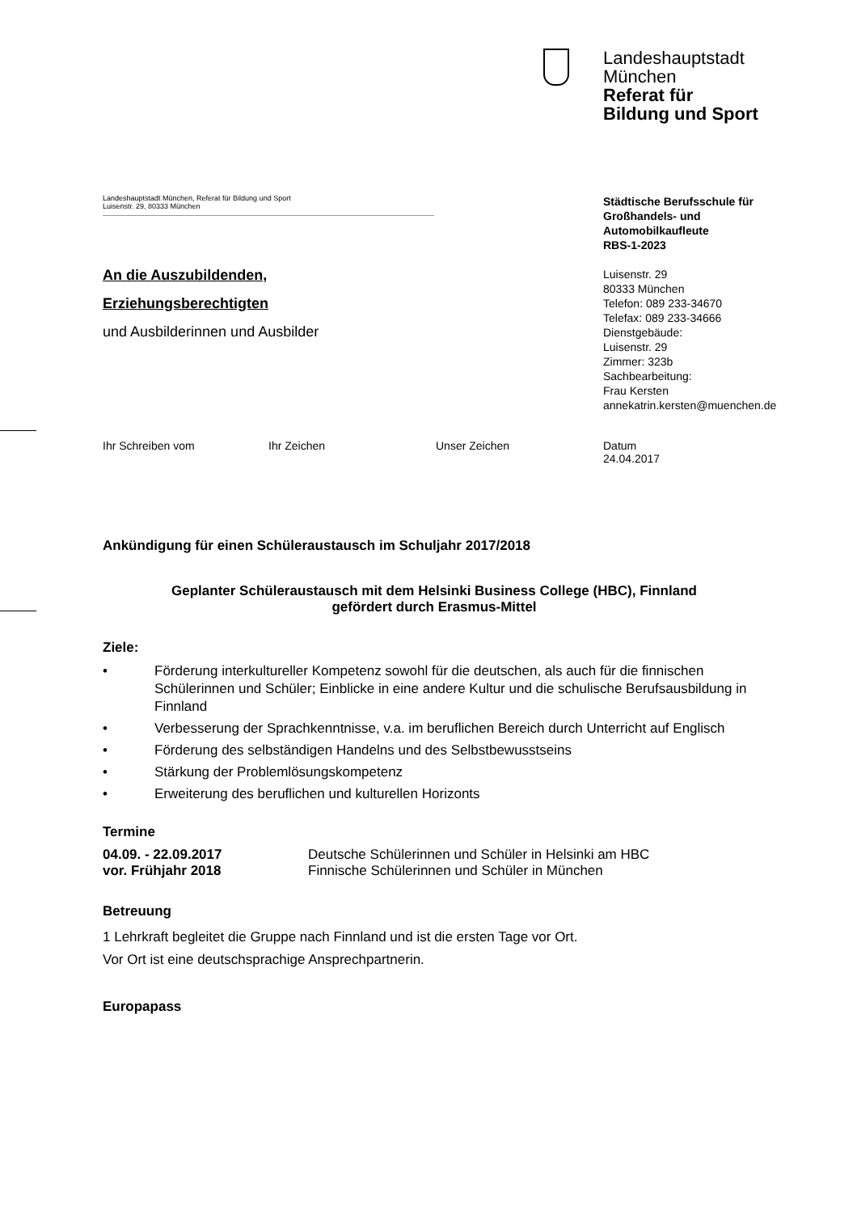Landeshauptstadt
München
Referat für
Bildung und Sport
Landeshauptstadt München, Referat für Bildung und Sport
Luisenstr. 29, 80333 München
Städtische Berufsschule für
Großhandels- und
Automobilkaufleute
RBS-1-2023
Luisenstr. 29
80333 München
Telefon: 089 233-34670
Telefax: 089 233-34666
Dienstgebäude:
Luisenstr. 29
Zimmer: 323b
Sachbearbeitung:
Frau Kersten
annekatrin.kersten@muenchen.de
An die Auszubildenden,
Erziehungsberechtigten
und Ausbilderinnen und Ausbilder
Ihr Schreiben vom Ihr Zeichen Unser Zeichen Datum
24.04.2017
Ankündigung für einen Schüleraustausch im Schuljahr 2017/2018
Geplanter Schüleraustausch mit dem Helsinki Business College (HBC), Finnland
gefördert durch Erasmus-Mittel
Ziele:
• Förderung interkultureller Kompetenz sowohl für die deutschen, als auch für die finnischen Schülerinnen und Schüler; Einblicke in eine andere Kultur und die schulische Berufsausbildung in Finnland
• Verbesserung der Sprachkenntnisse, v.a. im beruflichen Bereich durch Unterricht auf Englisch
• Förderung des selbständigen Handelns und des Selbstbewusstseins
• Stärkung der Problemlösungskompetenz
• Erweiterung des beruflichen und kulturellen Horizonts
Termine
04.09. - 22.09.2017 Deutsche Schülerinnen und Schüler in Helsinki am HBC
vor. Frühjahr 2018 Finnische Schülerinnen und Schüler in München
Betreuung
1 Lehrkraft begleitet die Gruppe nach Finnland und ist die ersten Tage vor Ort.
Vor Ort ist eine deutschsprachige Ansprechpartnerin.
Europapass